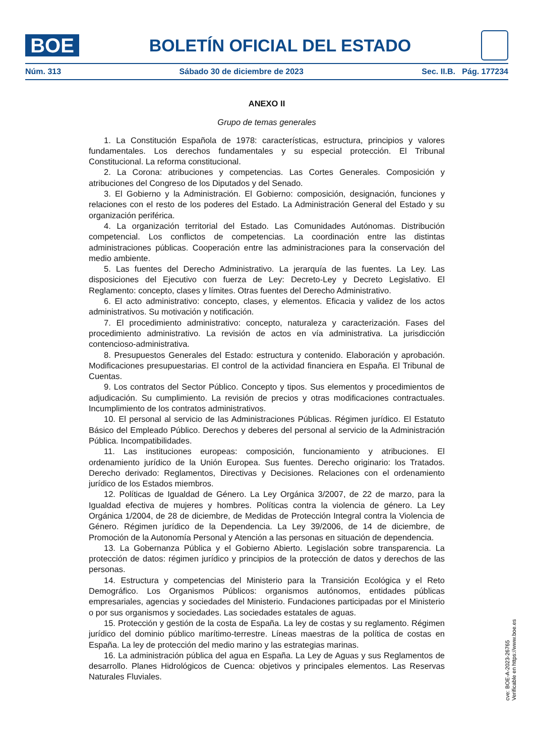BOE
BOLETÍN OFICIAL DEL ESTADO
Núm. 313 Sábado 30 de diciembre de 2023 Sec. II.B. Pág. 177234
ANEXO II
Grupo de temas generales
1. La Constitución Española de 1978: características, estructura, principios y valores fundamentales. Los derechos fundamentales y su especial protección. El Tribunal Constitucional. La reforma constitucional.
2. La Corona: atribuciones y competencias. Las Cortes Generales. Composición y atribuciones del Congreso de los Diputados y del Senado.
3. El Gobierno y la Administración. El Gobierno: composición, designación, funciones y relaciones con el resto de los poderes del Estado. La Administración General del Estado y su organización periférica.
4. La organización territorial del Estado. Las Comunidades Autónomas. Distribución competencial. Los conflictos de competencias. La coordinación entre las distintas administraciones públicas. Cooperación entre las administraciones para la conservación del medio ambiente.
5. Las fuentes del Derecho Administrativo. La jerarquía de las fuentes. La Ley. Las disposiciones del Ejecutivo con fuerza de Ley: Decreto-Ley y Decreto Legislativo. El Reglamento: concepto, clases y límites. Otras fuentes del Derecho Administrativo.
6. El acto administrativo: concepto, clases, y elementos. Eficacia y validez de los actos administrativos. Su motivación y notificación.
7. El procedimiento administrativo: concepto, naturaleza y caracterización. Fases del procedimiento administrativo. La revisión de actos en vía administrativa. La jurisdicción contencioso-administrativa.
8. Presupuestos Generales del Estado: estructura y contenido. Elaboración y aprobación. Modificaciones presupuestarias. El control de la actividad financiera en España. El Tribunal de Cuentas.
9. Los contratos del Sector Público. Concepto y tipos. Sus elementos y procedimientos de adjudicación. Su cumplimiento. La revisión de precios y otras modificaciones contractuales. Incumplimiento de los contratos administrativos.
10. El personal al servicio de las Administraciones Públicas. Régimen jurídico. El Estatuto Básico del Empleado Público. Derechos y deberes del personal al servicio de la Administración Pública. Incompatibilidades.
11. Las instituciones europeas: composición, funcionamiento y atribuciones. El ordenamiento jurídico de la Unión Europea. Sus fuentes. Derecho originario: los Tratados. Derecho derivado: Reglamentos, Directivas y Decisiones. Relaciones con el ordenamiento jurídico de los Estados miembros.
12. Políticas de Igualdad de Género. La Ley Orgánica 3/2007, de 22 de marzo, para la Igualdad efectiva de mujeres y hombres. Políticas contra la violencia de género. La Ley Orgánica 1/2004, de 28 de diciembre, de Medidas de Protección Integral contra la Violencia de Género. Régimen jurídico de la Dependencia. La Ley 39/2006, de 14 de diciembre, de Promoción de la Autonomía Personal y Atención a las personas en situación de dependencia.
13. La Gobernanza Pública y el Gobierno Abierto. Legislación sobre transparencia. La protección de datos: régimen jurídico y principios de la protección de datos y derechos de las personas.
14. Estructura y competencias del Ministerio para la Transición Ecológica y el Reto Demográfico. Los Organismos Públicos: organismos autónomos, entidades públicas empresariales, agencias y sociedades del Ministerio. Fundaciones participadas por el Ministerio o por sus organismos y sociedades. Las sociedades estatales de aguas.
15. Protección y gestión de la costa de España. La ley de costas y su reglamento. Régimen jurídico del dominio público marítimo-terrestre. Líneas maestras de la política de costas en España. La ley de protección del medio marino y las estrategias marinas.
16. La administración pública del agua en España. La Ley de Aguas y sus Reglamentos de desarrollo. Planes Hidrológicos de Cuenca: objetivos y principales elementos. Las Reservas Naturales Fluviales.
cve: BOE-A-2023-26765
Verificable en https://www.boe.es